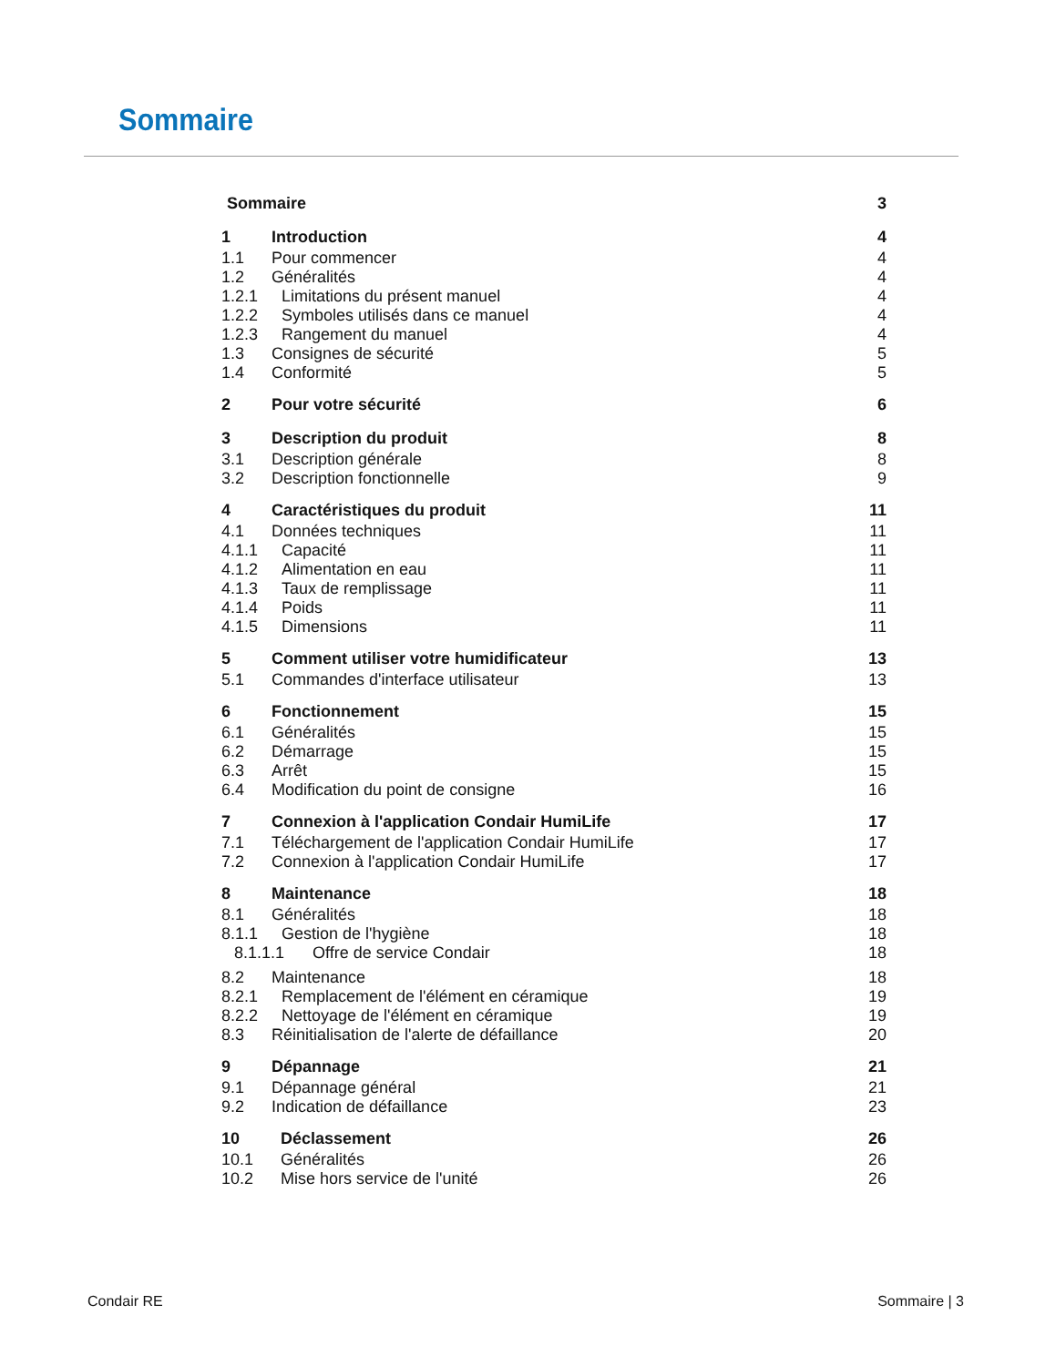Sommaire
Sommaire 3
1 Introduction 4
1.1 Pour commencer 4
1.2 Généralités 4
1.2.1 Limitations du présent manuel 4
1.2.2 Symboles utilisés dans ce manuel 4
1.2.3 Rangement du manuel 4
1.3 Consignes de sécurité 5
1.4 Conformité 5
2 Pour votre sécurité 6
3 Description du produit 8
3.1 Description générale 8
3.2 Description fonctionnelle 9
4 Caractéristiques du produit 11
4.1 Données techniques 11
4.1.1 Capacité 11
4.1.2 Alimentation en eau 11
4.1.3 Taux de remplissage 11
4.1.4 Poids 11
4.1.5 Dimensions 11
5 Comment utiliser votre humidificateur 13
5.1 Commandes d'interface utilisateur 13
6 Fonctionnement 15
6.1 Généralités 15
6.2 Démarrage 15
6.3 Arrêt 15
6.4 Modification du point de consigne 16
7 Connexion à l'application Condair HumiLife 17
7.1 Téléchargement de l'application Condair HumiLife 17
7.2 Connexion à l'application Condair HumiLife 17
8 Maintenance 18
8.1 Généralités 18
8.1.1 Gestion de l'hygiène 18
8.1.1.1 Offre de service Condair 18
8.2 Maintenance 18
8.2.1 Remplacement de l'élément en céramique 19
8.2.2 Nettoyage de l'élément en céramique 19
8.3 Réinitialisation de l'alerte de défaillance 20
9 Dépannage 21
9.1 Dépannage général 21
9.2 Indication de défaillance 23
10 Déclassement 26
10.1 Généralités 26
10.2 Mise hors service de l'unité 26
Condair RE Sommaire | 3